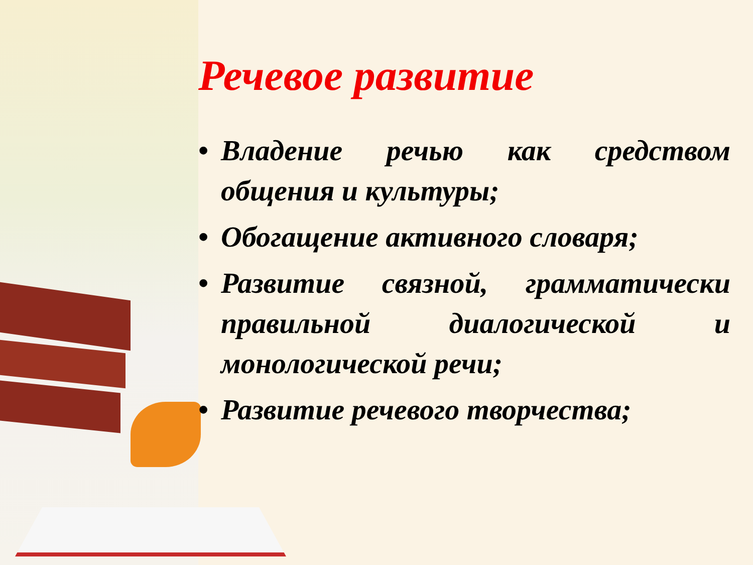Речевое развитие
• Владение речью как средством общения и культуры;
• Обогащение активного словаря;
• Развитие связной, грамматически правильной диалогической и монологической речи;
• Развитие речевого творчества;